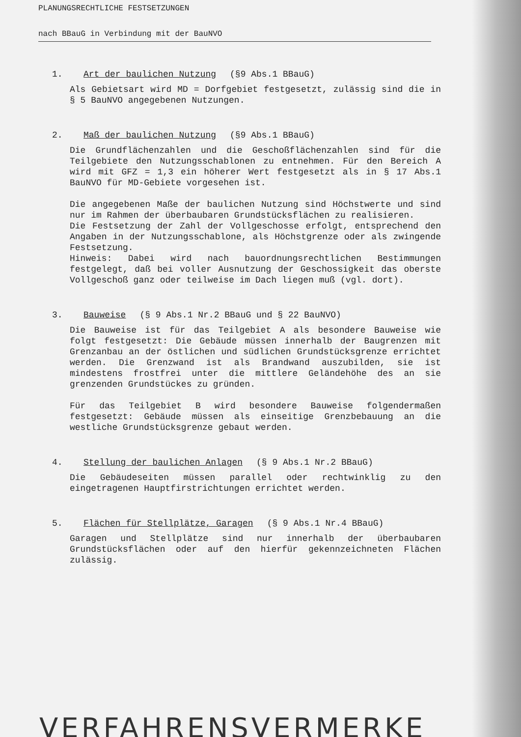PLANUNGSRECHTLICHE FESTSETZUNGEN
nach BBauG in Verbindung mit der BauNVO
1. Art der baulichen Nutzung (§9 Abs.1 BBauG)
Als Gebietsart wird MD = Dorfgebiet festgesetzt, zulässig sind die in § 5 BauNVO angegebenen Nutzungen.
2. Maß der baulichen Nutzung (§9 Abs.1 BBauG)
Die Grundflächenzahlen und die Geschoßflächenzahlen sind für die Teilgebiete den Nutzungsschablonen zu entnehmen. Für den Bereich A wird mit GFZ = 1,3 ein höherer Wert festgesetzt als in § 17 Abs.1 BauNVO für MD-Gebiete vorgesehen ist.
Die angegebenen Maße der baulichen Nutzung sind Höchstwerte und sind nur im Rahmen der überbaubaren Grundstücksflächen zu realisieren.
Die Festsetzung der Zahl der Vollgeschosse erfolgt, entsprechend den Angaben in der Nutzungsschablone, als Höchstgrenze oder als zwingende Festsetzung.
Hinweis: Dabei wird nach bauordnungsrechtlichen Bestimmungen festgelegt, daß bei voller Ausnutzung der Geschossigkeit das oberste Vollgeschoß ganz oder teilweise im Dach liegen muß (vgl. dort).
3. Bauweise (§ 9 Abs.1 Nr.2 BBauG und § 22 BauNVO)
Die Bauweise ist für das Teilgebiet A als besondere Bauweise wie folgt festgesetzt: Die Gebäude müssen innerhalb der Baugrenzen mit Grenzanbau an der östlichen und südlichen Grundstücksgrenze errichtet werden. Die Grenzwand ist als Brandwand auszubilden, sie ist mindestens frostfrei unter die mittlere Geländehöhe des an sie grenzenden Grundstückes zu gründen.
Für das Teilgebiet B wird besondere Bauweise folgendermaßen festgesetzt: Gebäude müssen als einseitige Grenzbebauung an die westliche Grundstücksgrenze gebaut werden.
4. Stellung der baulichen Anlagen (§ 9 Abs.1 Nr.2 BBauG)
Die Gebäudeseiten müssen parallel oder rechtwinklig zu den eingetragenen Hauptfirstrichtungen errichtet werden.
5. Flächen für Stellplätze, Garagen (§ 9 Abs.1 Nr.4 BBauG)
Garagen und Stellplätze sind nur innerhalb der überbaubaren Grundstücksflächen oder auf den hierfür gekennzeichneten Flächen zulässig.
VERFAHRENSVERMERKE